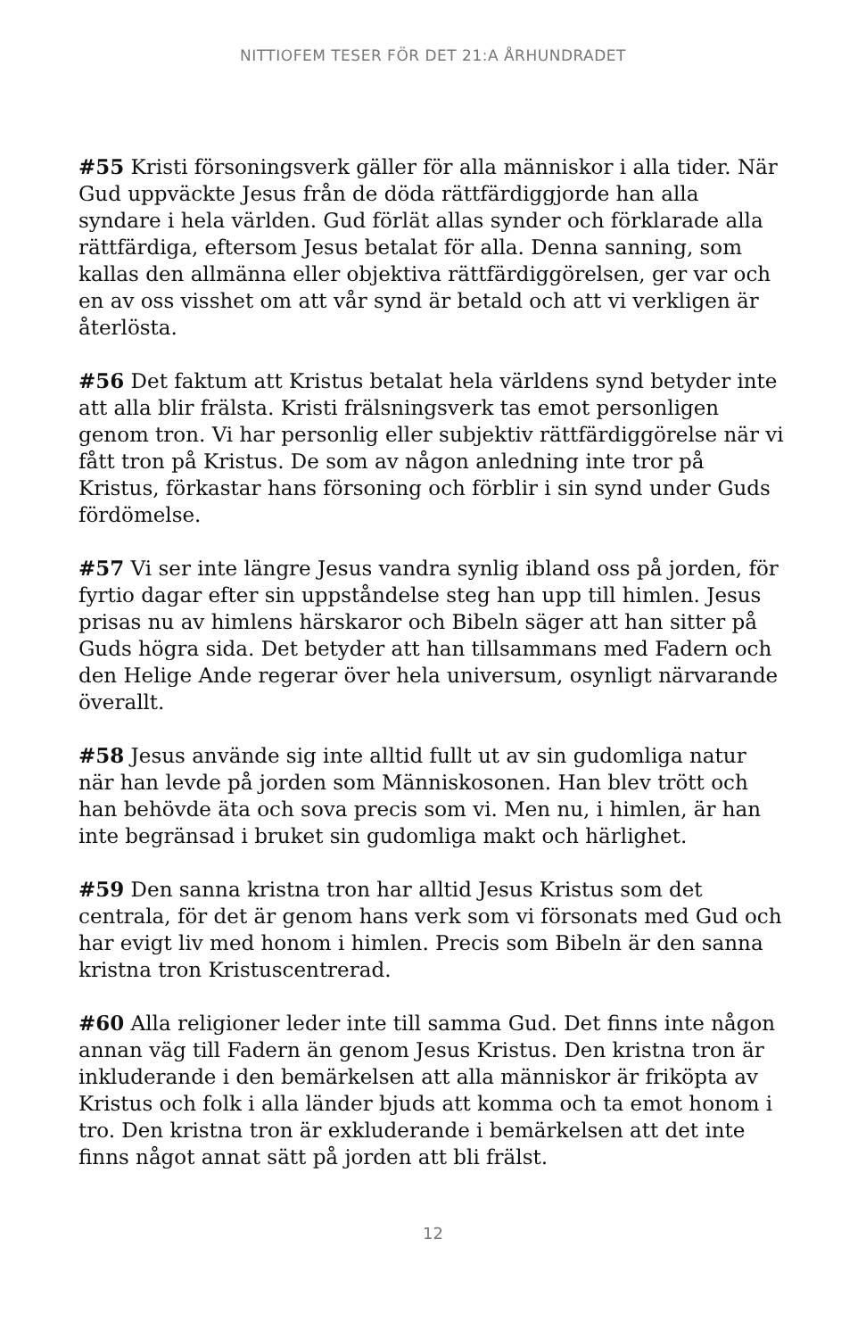NITTIOFEM TESER FÖR DET 21:A ÅRHUNDRADET
#55 Kristi försoningsverk gäller för alla människor i alla tider. När Gud uppväckte Jesus från de döda rättfärdiggjorde han alla syndare i hela världen. Gud förlät allas synder och förklarade alla rättfärdiga, eftersom Jesus betalat för alla. Denna sanning, som kallas den allmänna eller objektiva rättfärdiggörelsen, ger var och en av oss visshet om att vår synd är betald och att vi verkligen är återlösta.
#56 Det faktum att Kristus betalat hela världens synd betyder inte att alla blir frälsta. Kristi frälsningsverk tas emot personligen genom tron. Vi har personlig eller subjektiv rättfärdiggörelse när vi fått tron på Kristus. De som av någon anledning inte tror på Kristus, förkastar hans försoning och förblir i sin synd under Guds fördömelse.
#57 Vi ser inte längre Jesus vandra synlig ibland oss på jorden, för fyrtio dagar efter sin uppståndelse steg han upp till himlen. Jesus prisas nu av himlens härskaror och Bibeln säger att han sitter på Guds högra sida. Det betyder att han tillsammans med Fadern och den Helige Ande regerar över hela universum, osynligt närvarande överallt.
#58 Jesus använde sig inte alltid fullt ut av sin gudomliga natur när han levde på jorden som Människosonen. Han blev trött och han behövde äta och sova precis som vi. Men nu, i himlen, är han inte begränsad i bruket sin gudomliga makt och härlighet.
#59 Den sanna kristna tron har alltid Jesus Kristus som det centrala, för det är genom hans verk som vi försonats med Gud och har evigt liv med honom i himlen. Precis som Bibeln är den sanna kristna tron Kristuscentrerad.
#60 Alla religioner leder inte till samma Gud. Det finns inte någon annan väg till Fadern än genom Jesus Kristus. Den kristna tron är inkluderande i den bemärkelsen att alla människor är friköpta av Kristus och folk i alla länder bjuds att komma och ta emot honom i tro. Den kristna tron är exkluderande i bemärkelsen att det inte finns något annat sätt på jorden att bli frälst.
12